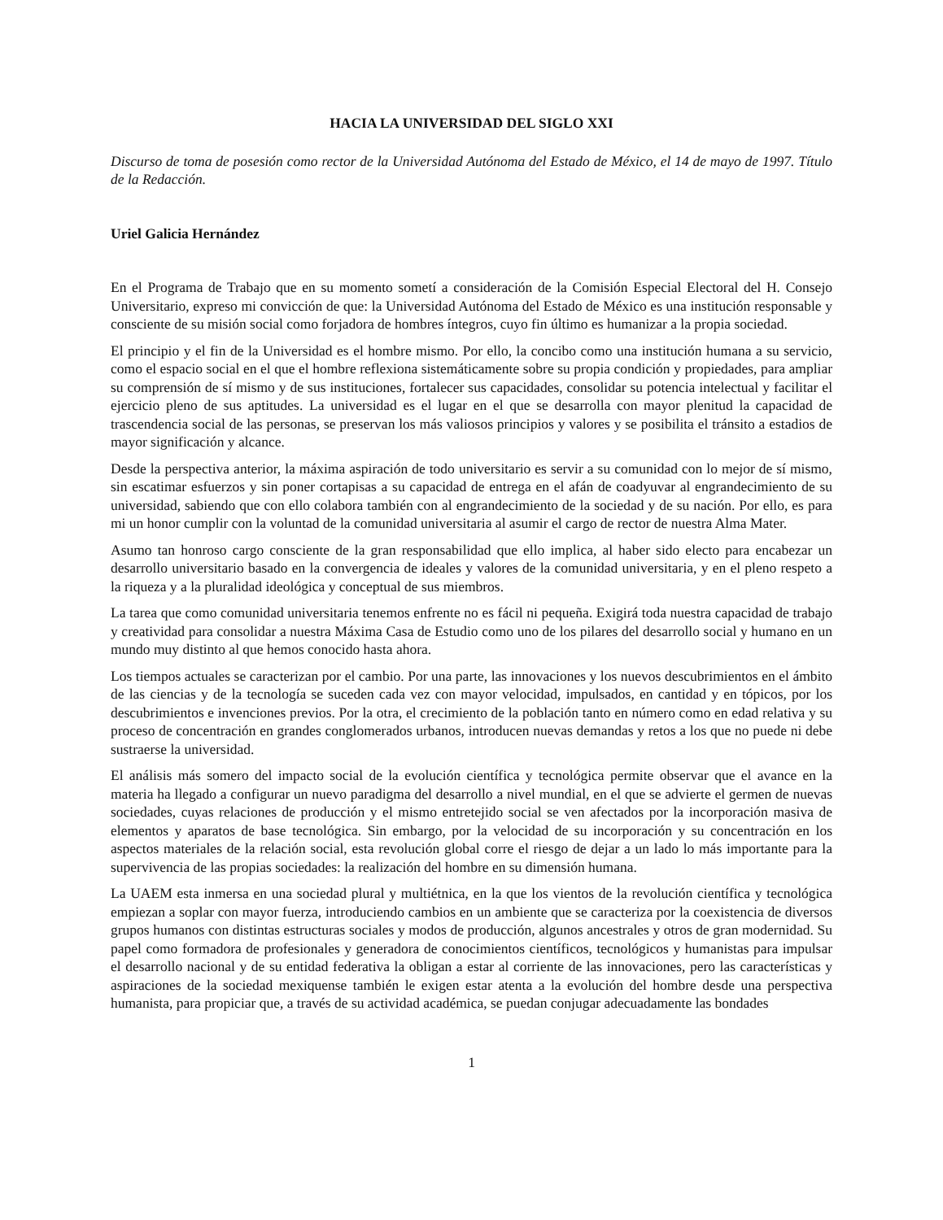HACIA LA UNIVERSIDAD DEL SIGLO XXI
Discurso de toma de posesión como rector de la Universidad Autónoma del Estado de México, el 14 de mayo de 1997. Título de la Redacción.
Uriel Galicia Hernández
En el Programa de Trabajo que en su momento sometí a consideración de la Comisión Especial Electoral del H. Consejo Universitario, expreso mi convicción de que: la Universidad Autónoma del Estado de México es una institución responsable y consciente de su misión social como forjadora de hombres íntegros, cuyo fin último es humanizar a la propia sociedad.
El principio y el fin de la Universidad es el hombre mismo. Por ello, la concibo como una institución humana a su servicio, como el espacio social en el que el hombre reflexiona sistemáticamente sobre su propia condición y propiedades, para ampliar su comprensión de sí mismo y de sus instituciones, fortalecer sus capacidades, consolidar su potencia intelectual y facilitar el ejercicio pleno de sus aptitudes. La universidad es el lugar en el que se desarrolla con mayor plenitud la capacidad de trascendencia social de las personas, se preservan los más valiosos principios y valores y se posibilita el tránsito a estadios de mayor significación y alcance.
Desde la perspectiva anterior, la máxima aspiración de todo universitario es servir a su comunidad con lo mejor de sí mismo, sin escatimar esfuerzos y sin poner cortapisas a su capacidad de entrega en el afán de coadyuvar al engrandecimiento de su universidad, sabiendo que con ello colabora también con al engrandecimiento de la sociedad y de su nación. Por ello, es para mi un honor cumplir con la voluntad de la comunidad universitaria al asumir el cargo de rector de nuestra Alma Mater.
Asumo tan honroso cargo consciente de la gran responsabilidad que ello implica, al haber sido electo para encabezar un desarrollo universitario basado en la convergencia de ideales y valores de la comunidad universitaria, y en el pleno respeto a la riqueza y a la pluralidad ideológica y conceptual de sus miembros.
La tarea que como comunidad universitaria tenemos enfrente no es fácil ni pequeña. Exigirá toda nuestra capacidad de trabajo y creatividad para consolidar a nuestra Máxima Casa de Estudio como uno de los pilares del desarrollo social y humano en un mundo muy distinto al que hemos conocido hasta ahora.
Los tiempos actuales se caracterizan por el cambio. Por una parte, las innovaciones y los nuevos descubrimientos en el ámbito de las ciencias y de la tecnología se suceden cada vez con mayor velocidad, impulsados, en cantidad y en tópicos, por los descubrimientos e invenciones previos. Por la otra, el crecimiento de la población tanto en número como en edad relativa y su proceso de concentración en grandes conglomerados urbanos, introducen nuevas demandas y retos a los que no puede ni debe sustraerse la universidad.
El análisis más somero del impacto social de la evolución científica y tecnológica permite observar que el avance en la materia ha llegado a configurar un nuevo paradigma del desarrollo a nivel mundial, en el que se advierte el germen de nuevas sociedades, cuyas relaciones de producción y el mismo entretejido social se ven afectados por la incorporación masiva de elementos y aparatos de base tecnológica. Sin embargo, por la velocidad de su incorporación y su concentración en los aspectos materiales de la relación social, esta revolución global corre el riesgo de dejar a un lado lo más importante para la supervivencia de las propias sociedades: la realización del hombre en su dimensión humana.
La UAEM esta inmersa en una sociedad plural y multiétnica, en la que los vientos de la revolución científica y tecnológica empiezan a soplar con mayor fuerza, introduciendo cambios en un ambiente que se caracteriza por la coexistencia de diversos grupos humanos con distintas estructuras sociales y modos de producción, algunos ancestrales y otros de gran modernidad. Su papel como formadora de profesionales y generadora de conocimientos científicos, tecnológicos y humanistas para impulsar el desarrollo nacional y de su entidad federativa la obligan a estar al corriente de las innovaciones, pero las características y aspiraciones de la sociedad mexiquense también le exigen estar atenta a la evolución del hombre desde una perspectiva humanista, para propiciar que, a través de su actividad académica, se puedan conjugar adecuadamente las bondades
1